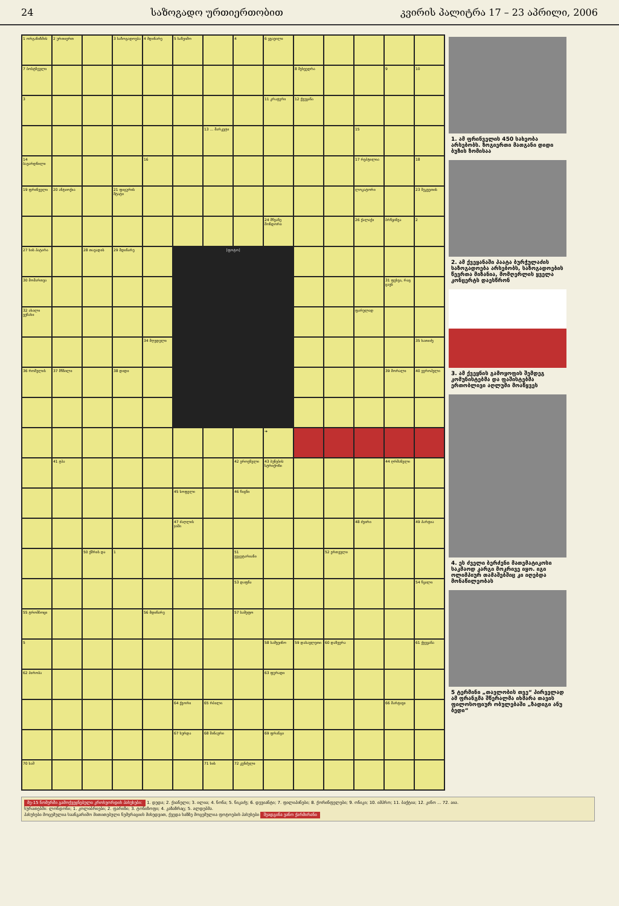24 საზოგადო ურთიერთობით კვირის პალიტრა 17 – 23 აპრილი, 2006
| 1 ორგანიზმის | 2 ურთიერთ | | 3 საზოგადოება | 4 მდინარე | 5 საზეიმო | | 4 | 6 ყვავილი | | | | | |
| 7 ბოსტნეული | | | | | | | | | 8 შეხვედრა | | | 9 | 10 |
| 3 | | | | | | | | 11 კრატერი | 12 ქვეყანა | | | | |
| | | | | | | 13 ... მარკეტი | | | | | 15 | | |
| 14 ბავარდნილი | | | | 16 | | | | | | | 17 რეპტილია | | 18 |
| 19 ფრინველი | 20 ანტიოქია | | 21 ფიგურის შტატი | | | | | | | | ლოკატორი | | 23 შეკვეთის |
| | | | | | | | | 24 მწვანე მონდორი | | | 26 ქალაქი | ბრწყინვა | 2 |
| 27 ხის პატარა | | 28 თავადის | 29 მდინარე | | [ფოტო] | | | | | | | | |
| 30 მომართვა | | | | | | | | | | | | 31 ფეხვა, რაც ცავს | |
| 32 ახალი ვენახი | | | | | | | | | | | ფარულად | | |
| | | | | 34 მღვდელი | | | | | | | | | 35 ხათიძე |
| 36 რომელის | 37 მწნილი | | 38 დიდი | | | | | | | | | 39 მორალი | 40 ევროპული |
| | | | | | | | | ➔ | | | | | |
| | 41 ტბა | | | | | | 42 ეროვნული | 43 ბუნების სტრიქონი | | | | 44 ღრმანული | |
| | | | | | 45 სოფელი | | 46 წიგნი | | | | | | |
| | | | | | 47 ძაღლის ჯიში | | | | | | 48 ძვირი | | 49 პარტია |
| | | 50 ქმრის და | 1 | | | | 51 ვეგეტარიანი | | | 52 ერთეული | | | |
| | | | | | | | 53 დაფნა | | | | | | 54 წყალი |
| 55 ტრომბოცი | | | | 56 მდინარე | | | 57 სამეფო | | | | | | |
| 5 | | | | | | | | 58 სამვეინო | 59 დასავლეთი | 60 დაზვერა | | | 61 ქვეყანა |
| 62 პირობა | | | | | | | | 63 ფურადი | | | | | |
| | | | | | 64 ქვორი | 65 რბილი | | | | | | 66 მარტივი | |
| | | | | | 67 ხურდა | 68 შინაური | | 69 ფრანგი | | | | | |
| 70 სამ | | | | | | 71 ხის | 72 კუნძული | | | | | | |
1. ამ ფრინველის 450 სახეობა არსებობს. ზოგიერთი მათგანი დიდი ბუზის ზომისაა
2. ამ ქვეყანაში პაატა ბურჭულაძის საზოგადოება არსებობს, საზოგადოების წევრთა მიზანია, მომღერლის ყველა კონცერტს დაესწრონ
3. ამ ქვეყნის გამოყოფის შემდეგ კომუნისტებმა და ფაშისტებმა ერთობლივი აღლუმი მოაწყვეს
4. ეს ძველი ბერძენი მათემატიკოსი საკმაოდ კარგი მოკრივე იყო. იგი ოლიმპიურ თამაშებშიც კი იღებდა მონაწილეობას
5 ტერმინი „თავლობის თვე“ პირველად ამ ფრანგმა შწერალმა იხმარა თავის ფილოსოფიურ ობულებაში „ზადიგი ანუ ბედი“
მე-15 ნომერში გამოქვეყნებული კროსვორდის პასუხები: 1. დედა; 2. ქიანელი; 3. ილია; 4. ნონა; 5. ნიკაძე; 6. დევიანტი; 7. ფილიპინები; 8. ქორინფელები; 9. ონიკი; 10. იმპრო; 11. ბაქტია; 12. კინო ... 72. აია.
სურათებში: ლონდონი; 1. კოლიბრიები; 2. ფარიზი; 3. ტონიზოფი; 4. კაზაზრაც; 5. ალდებმა.
პასუხები მოცემულია საანგარიშო მითითებული ნუმერაციის მიხედვით, ქვედა ხაზზე მოცემულია ფოტოების პასუხები შეადგინა ვანო ქარმირანი